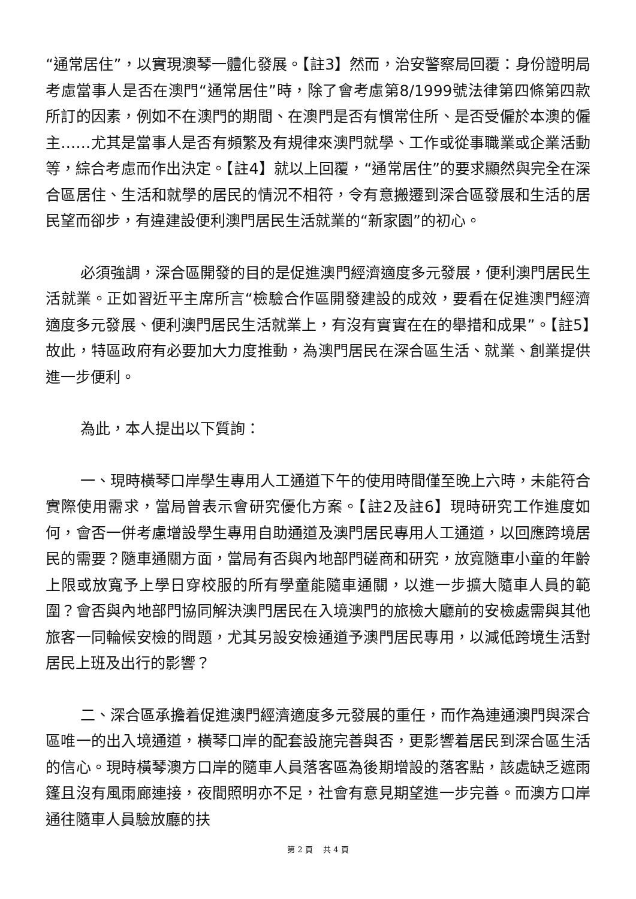“通常居住”，以實現澳琴一體化發展。【註3】然而，治安警察局回覆：身份證明局考慮當事人是否在澳門“通常居住”時，除了會考慮第8/1999號法律第四條第四款所訂的因素，例如不在澳門的期間、在澳門是否有慣常住所、是否受僱於本澳的僱主……尤其是當事人是否有頻繁及有規律來澳門就學、工作或從事職業或企業活動等，綜合考慮而作出決定。【註4】就以上回覆，“通常居住”的要求顯然與完全在深合區居住、生活和就學的居民的情況不相符，令有意搬遷到深合區發展和生活的居民望而卻步，有違建設便利澳門居民生活就業的“新家園”的初心。
必須強調，深合區開發的目的是促進澳門經濟適度多元發展，便利澳門居民生活就業。正如習近平主席所言“檢驗合作區開發建設的成效，要看在促進澳門經濟適度多元發展、便利澳門居民生活就業上，有沒有實實在在的舉措和成果”。【註5】故此，特區政府有必要加大力度推動，為澳門居民在深合區生活、就業、創業提供進一步便利。
為此，本人提出以下質詢：
一、現時橫琴口岸學生專用人工通道下午的使用時間僅至晚上六時，未能符合實際使用需求，當局曾表示會研究優化方案。【註2及註6】現時研究工作進度如何，會否一併考慮增設學生專用自助通道及澳門居民專用人工通道，以回應跨境居民的需要？隨車通關方面，當局有否與內地部門磋商和研究，放寬隨車小童的年齡上限或放寬予上學日穿校服的所有學童能隨車通關，以進一步擴大隨車人員的範圍？會否與內地部門協同解決澳門居民在入境澳門的旅檢大廳前的安檢處需與其他旅客一同輪候安檢的問題，尤其另設安檢通道予澳門居民專用，以減低跨境生活對居民上班及出行的影響？
二、深合區承擔着促進澳門經濟適度多元發展的重任，而作為連通澳門與深合區唯一的出入境通道，橫琴口岸的配套設施完善與否，更影響着居民到深合區生活的信心。現時橫琴澳方口岸的隨車人員落客區為後期增設的落客點，該處缺乏遮雨篷且沒有風雨廊連接，夜間照明亦不足，社會有意見期望進一步完善。而澳方口岸通往隨車人員驗放廳的扶
第 2 頁　 共 4 頁